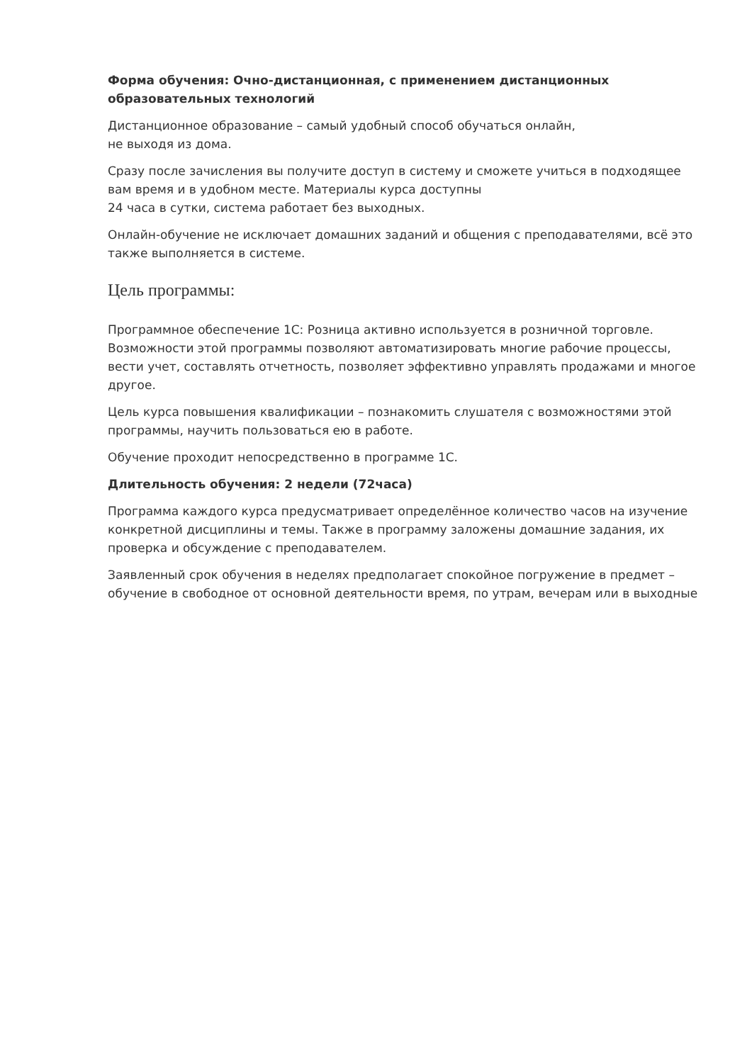Форма обучения: Очно-дистанционная, с применением дистанционных образовательных технологий
Дистанционное образование – самый удобный способ обучаться онлайн,
не выходя из дома.
Сразу после зачисления вы получите доступ в систему и сможете учиться в подходящее вам время и в удобном месте. Материалы курса доступны
24 часа в сутки, система работает без выходных.
Онлайн-обучение не исключает домашних заданий и общения с преподавателями, всё это также выполняется в системе.
Цель программы:
Программное обеспечение 1С: Розница активно используется в розничной торговле. Возможности этой программы позволяют автоматизировать многие рабочие процессы, вести учет, составлять отчетность, позволяет эффективно управлять продажами и многое другое.
Цель курса повышения квалификации – познакомить слушателя с возможностями этой программы, научить пользоваться ею в работе.
Обучение проходит непосредственно в программе 1С.
Длительность обучения: 2 недели (72часа)
Программа каждого курса предусматривает определённое количество часов на изучение конкретной дисциплины и темы. Также в программу заложены домашние задания, их проверка и обсуждение с преподавателем.
Заявленный срок обучения в неделях предполагает спокойное погружение в предмет – обучение в свободное от основной деятельности время, по утрам, вечерам или в выходные